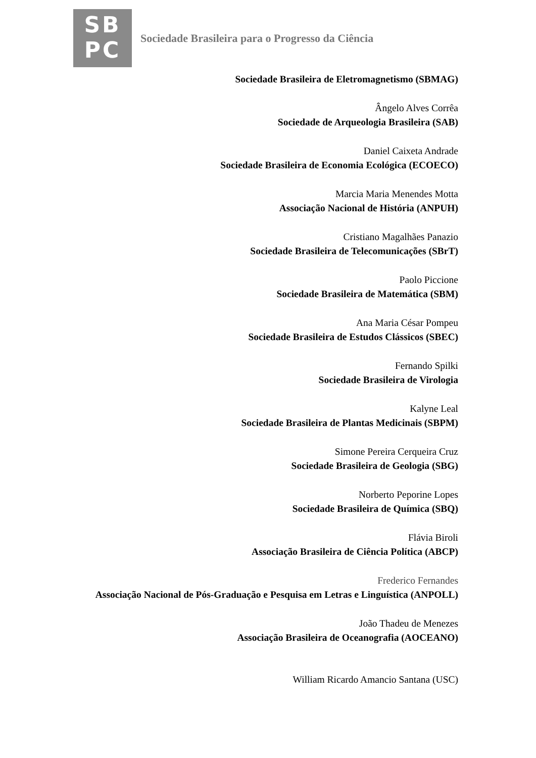SB
PC
Sociedade Brasileira para o Progresso da Ciência
Sociedade Brasileira de Eletromagnetismo (SBMAG)
Ângelo Alves Corrêa
Sociedade de Arqueologia Brasileira (SAB)
Daniel Caixeta Andrade
Sociedade Brasileira de Economia Ecológica (ECOECO)
Marcia Maria Menendes Motta
Associação Nacional de História (ANPUH)
Cristiano Magalhães Panazio
Sociedade Brasileira de Telecomunicações (SBrT)
Paolo Piccione
Sociedade Brasileira de Matemática (SBM)
Ana Maria César Pompeu
Sociedade Brasileira de Estudos Clássicos (SBEC)
Fernando Spilki
Sociedade Brasileira de Virologia
Kalyne Leal
Sociedade Brasileira de Plantas Medicinais (SBPM)
Simone Pereira Cerqueira Cruz
Sociedade Brasileira de Geologia (SBG)
Norberto Peporine Lopes
Sociedade Brasileira de Química (SBQ)
Flávia Biroli
Associação Brasileira de Ciência Política (ABCP)
Frederico Fernandes
Associação Nacional de Pós-Graduação e Pesquisa em Letras e Linguística (ANPOLL)
João Thadeu de Menezes
Associação Brasileira de Oceanografia (AOCEANO)
William Ricardo Amancio Santana (USC)